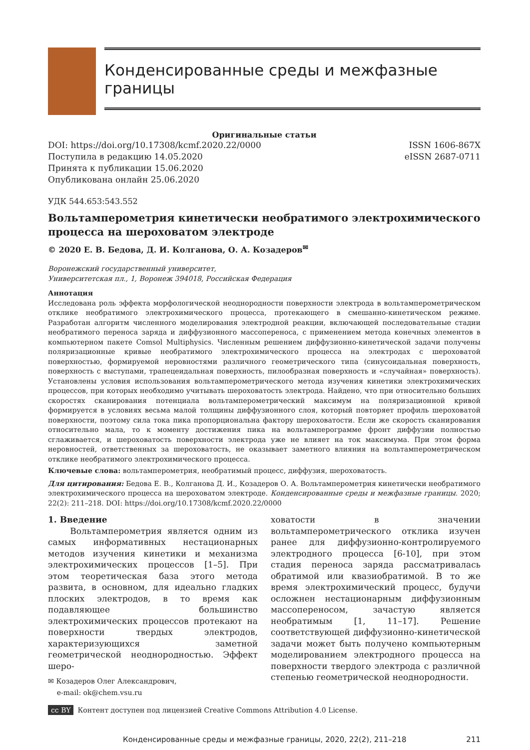Конденсированные среды и межфазные границы
Оригинальные статьи
DOI: https://doi.org/10.17308/kcmf.2020.22/0000
Поступила в редакцию 14.05.2020
Принята к публикации 15.06.2020
Опубликована онлайн 25.06.2020
ISSN 1606-867X
eISSN 2687-0711
УДК 544.653:543.552
Вольтамперометрия кинетически необратимого электрохимического процесса на шероховатом электроде
© 2020 Е. В. Бедова, Д. И. Колганова, О. А. Козадеров<sup>✉</sup>
Воронежский государственный университет,
Университетская пл., 1, Воронеж 394018, Российская Федерация
Аннотация
Исследована роль эффекта морфологической неоднородности поверхности электрода в вольтамперометрическом отклике необратимого электрохимического процесса, протекающего в смешанно-кинетическом режиме. Разработан алгоритм численного моделирования электродной реакции, включающей последовательные стадии необратимого переноса заряда и диффузионного массопереноса, с применением метода конечных элементов в компьютерном пакете Comsol Multiphysics. Численным решением диффузионно-кинетической задачи получены поляризационные кривые необратимого электрохимического процесса на электродах с шероховатой поверхностью, формируемой неровностями различного геометрического типа (синусоидальная поверхность, поверхность с выступами, трапецеидальная поверхность, пилообразная поверхность и «случайная» поверхность). Установлены условия использования вольтамперометрического метода изучения кинетики электрохимических процессов, при которых необходимо учитывать шероховатость электрода. Найдено, что при относительно больших скоростях сканирования потенциала вольтамперометрический максимум на поляризационной кривой формируется в условиях весьма малой толщины диффузионного слоя, который повторяет профиль шероховатой поверхности, поэтому сила тока пика пропорциональна фактору шероховатости. Если же скорость сканирования относительно мала, то к моменту достижения пика на вольтамперограмме фронт диффузии полностью сглаживается, и шероховатость поверхности электрода уже не влияет на ток максимума. При этом форма неровностей, ответственных за шероховатость, не оказывает заметного влияния на вольтамперометрическом отклике необратимого электрохимического процесса.
Ключевые слова: вольтамперометрия, необратимый процесс, диффузия, шероховатость.
Для цитирования: Бедова Е. В., Колганова Д. И., Козадеров О. А. Вольтамперометрия кинетически необратимого электрохимического процесса на шероховатом электроде. Конденсированные среды и межфазные границы. 2020; 22(2): 211–218. DOI: https://doi.org/10.17308/kcmf.2020.22/0000
1. Введение
Вольтамперометрия является одним из самых информативных нестационарных методов изучения кинетики и механизма электрохимических процессов [1–5]. При этом теоретическая база этого метода развита, в основном, для идеально гладких плоских электродов, в то время как подавляющее большинство электрохимических процессов протекают на поверхности твердых электродов, характеризующихся заметной геометрической неоднородностью. Эффект шеро-
✉ Козадеров Олег Александрович,
e-mail: ok@chem.vsu.ru
ховатости в значении вольтамперометрического отклика изучен ранее для диффузионно-контролируемого электродного процесса [6-10], при этом стадия переноса заряда рассматривалась обратимой или квазиобратимой. В то же время электрохимический процесс, будучи осложнен нестационарным диффузионным массопереносом, зачастую является необратимым [1, 11–17]. Решение соответствующей диффузионно-кинетической задачи может быть получено компьютерным моделированием электродного процесса на поверхности твердого электрода с различной степенью геометрической неоднородности.
cc BY Контент доступен под лицензией Creative Commons Attribution 4.0 License.
Конденсированные среды и межфазные границы, 2020, 22(2), 211–218 211